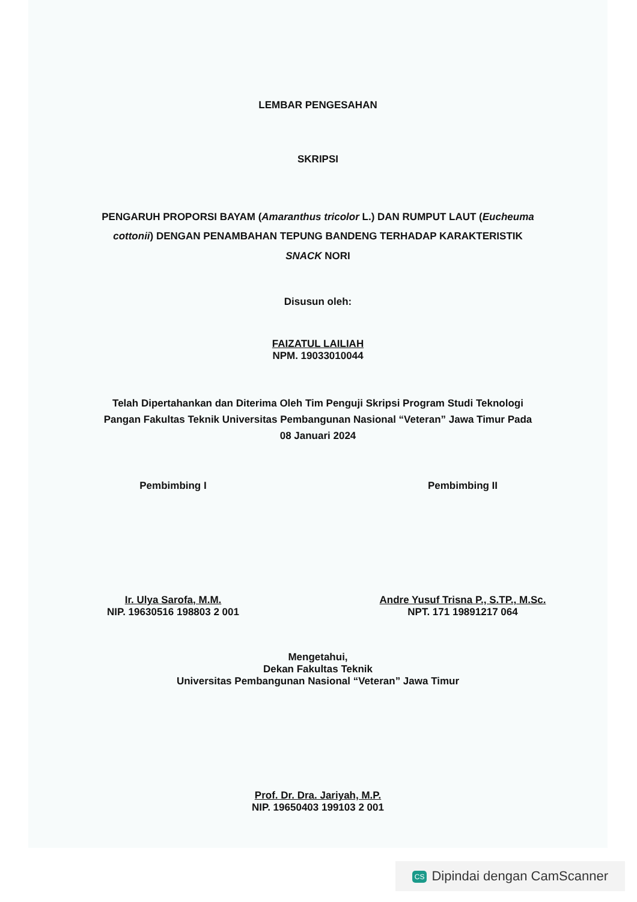LEMBAR PENGESAHAN
SKRIPSI
PENGARUH PROPORSI BAYAM (Amaranthus tricolor L.) DAN RUMPUT LAUT (Eucheuma cottonii) DENGAN PENAMBAHAN TEPUNG BANDENG TERHADAP KARAKTERISTIK SNACK NORI
Disusun oleh:
FAIZATUL LAILIAH
NPM. 19033010044
Telah Dipertahankan dan Diterima Oleh Tim Penguji Skripsi Program Studi Teknologi Pangan Fakultas Teknik Universitas Pembangunan Nasional “Veteran” Jawa Timur Pada 08 Januari 2024
Pembimbing I
Ir. Ulya Sarofa, M.M.
NIP. 19630516 198803 2 001
Pembimbing II
Andre Yusuf Trisna P., S.TP., M.Sc.
NPT. 171 19891217 064
Mengetahui,
Dekan Fakultas Teknik
Universitas Pembangunan Nasional “Veteran” Jawa Timur
Prof. Dr. Dra. Jariyah, M.P.
NIP. 19650403 199103 2 001
CS Dipindai dengan CamScanner